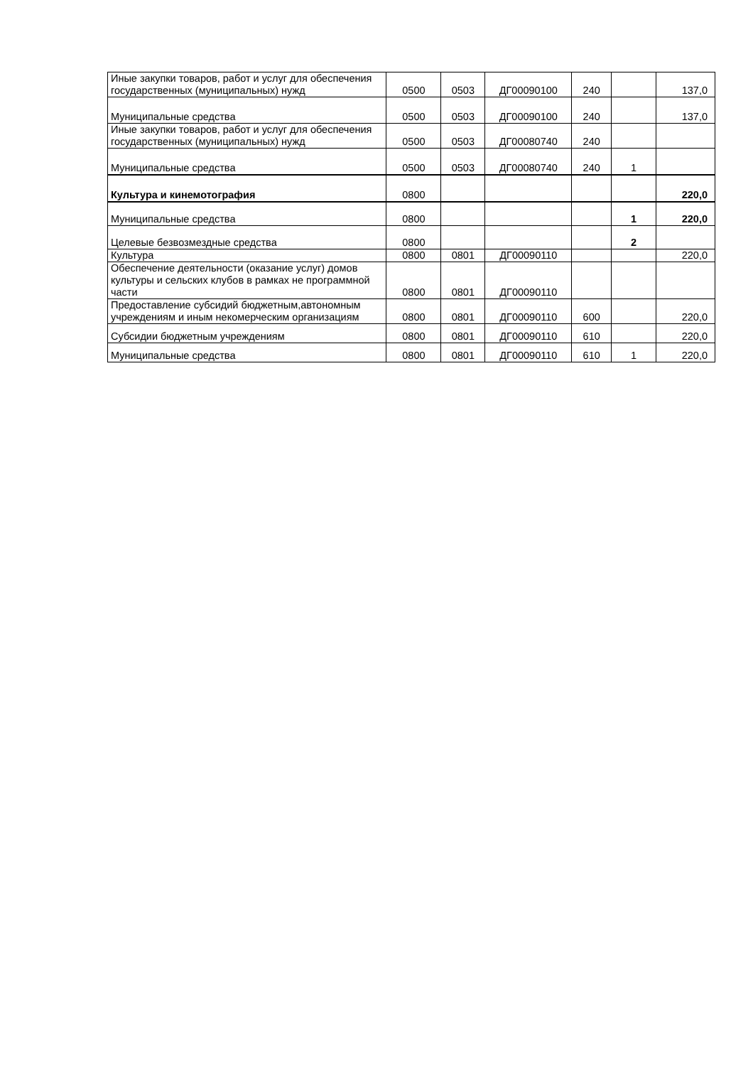| Иные закупки товаров, работ и услуг для обеспечения государственных (муниципальных) нужд | 0500 | 0503 | ДГ00090100 | 240 | | 137,0 |
| Муниципальные средства | 0500 | 0503 | ДГ00090100 | 240 | | 137,0 |
| Иные закупки товаров, работ и услуг для обеспечения государственных (муниципальных) нужд | 0500 | 0503 | ДГ00080740 | 240 | | |
| Муниципальные средства | 0500 | 0503 | ДГ00080740 | 240 | 1 | |
| Культура и кинемотография | 0800 | | | | | 220,0 |
| Муниципальные средства | 0800 | | | | 1 | 220,0 |
| Целевые безвозмездные средства | 0800 | | | | 2 | |
| Культура | 0800 | 0801 | ДГ00090110 | | | 220,0 |
| Обеспечение деятельности (оказание услуг) домов культуры и сельских клубов в рамках не программной части | 0800 | 0801 | ДГ00090110 | | | |
| Предоставление субсидий бюджетным,автономным учреждениям и иным некомерческим организациям | 0800 | 0801 | ДГ00090110 | 600 | | 220,0 |
| Субсидии бюджетным учреждениям | 0800 | 0801 | ДГ00090110 | 610 | | 220,0 |
| Муниципальные средства | 0800 | 0801 | ДГ00090110 | 610 | 1 | 220,0 |